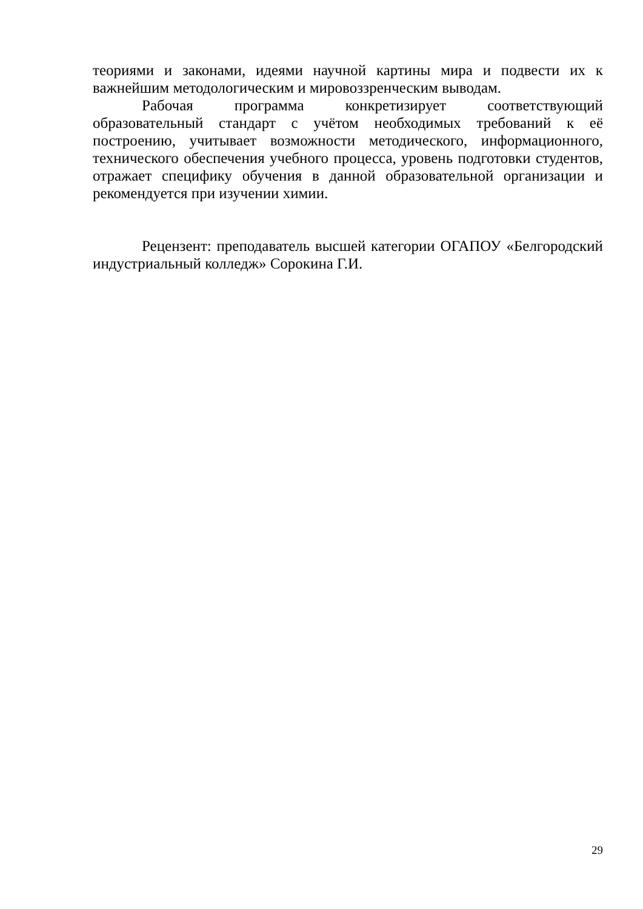теориями и законами, идеями научной картины мира и подвести их к важнейшим методологическим и мировоззренческим выводам.
Рабочая программа конкретизирует соответствующий образовательный стандарт с учётом необходимых требований к её построению, учитывает возможности методического, информационного, технического обеспечения учебного процесса, уровень подготовки студентов, отражает специфику обучения в данной образовательной организации и рекомендуется при изучении химии.
Рецензент: преподаватель высшей категории ОГАПОУ «Белгородский индустриальный колледж» Сорокина Г.И.
29